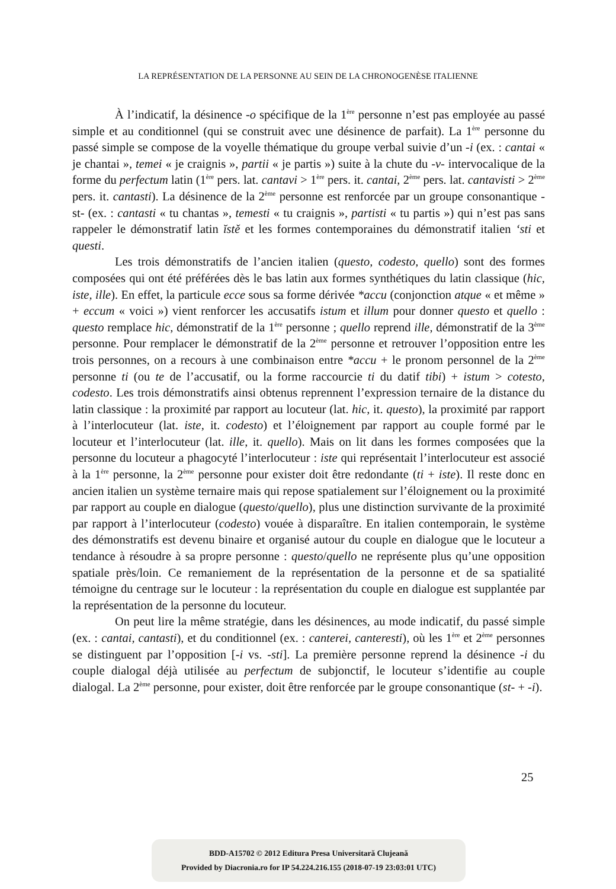LA REPRÉSENTATION DE LA PERSONNE AU SEIN DE LA CHRONOGENÈSE ITALIENNE
À l’indicatif, la désinence -o spécifique de la 1<sup>ère</sup> personne n’est pas employée au passé simple et au conditionnel (qui se construit avec une désinence de parfait). La 1<sup>ère</sup> personne du passé simple se compose de la voyelle thématique du groupe verbal suivie d’un -i (ex. : cantai « je chantai », temei « je craignis », partii « je partis ») suite à la chute du -v- intervocalique de la forme du perfectum latin (1<sup>ère</sup> pers. lat. cantavi > 1<sup>ère</sup> pers. it. cantai, 2<sup>ème</sup> pers. lat. cantavisti > 2<sup>ème</sup> pers. it. cantasti). La désinence de la 2<sup>ème</sup> personne est renforcée par un groupe consonantique -st- (ex. : cantasti « tu chantas », temesti « tu craignis », partisti « tu partis ») qui n’est pas sans rappeler le démonstratif latin ĭstě et les formes contemporaines du démonstratif italien ‘sti et questi.
Les trois démonstratifs de l’ancien italien (questo, codesto, quello) sont des formes composées qui ont été préférées dès le bas latin aux formes synthétiques du latin classique (hic, iste, ille). En effet, la particule ecce sous sa forme dérivée *accu (conjonction atque « et même » + eccum « voici ») vient renforcer les accusatifs istum et illum pour donner questo et quello : questo remplace hic, démonstratif de la 1<sup>ère</sup> personne ; quello reprend ille, démonstratif de la 3<sup>ème</sup> personne. Pour remplacer le démonstratif de la 2<sup>ème</sup> personne et retrouver l’opposition entre les trois personnes, on a recours à une combinaison entre *accu + le pronom personnel de la 2<sup>ème</sup> personne ti (ou te de l’accusatif, ou la forme raccourcie ti du datif tibi) + istum > cotesto, codesto. Les trois démonstratifs ainsi obtenus reprennent l’expression ternaire de la distance du latin classique : la proximité par rapport au locuteur (lat. hic, it. questo), la proximité par rapport à l’interlocuteur (lat. iste, it. codesto) et l’éloignement par rapport au couple formé par le locuteur et l’interlocuteur (lat. ille, it. quello). Mais on lit dans les formes composées que la personne du locuteur a phagocyté l’interlocuteur : iste qui représentait l’interlocuteur est associé à la 1<sup>ère</sup> personne, la 2<sup>ème</sup> personne pour exister doit être redondante (ti + iste). Il reste donc en ancien italien un système ternaire mais qui repose spatialement sur l’éloignement ou la proximité par rapport au couple en dialogue (questo/quello), plus une distinction survivante de la proximité par rapport à l’interlocuteur (codesto) vouée à disparaître. En italien contemporain, le système des démonstratifs est devenu binaire et organisé autour du couple en dialogue que le locuteur a tendance à résoudre à sa propre personne : questo/quello ne représente plus qu’une opposition spatiale près/loin. Ce remaniement de la représentation de la personne et de sa spatialité témoigne du centrage sur le locuteur : la représentation du couple en dialogue est supplantée par la représentation de la personne du locuteur.
On peut lire la même stratégie, dans les désinences, au mode indicatif, du passé simple (ex. : cantai, cantasti), et du conditionnel (ex. : canterei, canteresti), où les 1<sup>ère</sup> et 2<sup>ème</sup> personnes se distinguent par l’opposition [-i vs. -sti]. La première personne reprend la désinence -i du couple dialogal déjà utilisée au perfectum de subjonctif, le locuteur s’identifie au couple dialogal. La 2<sup>ème</sup> personne, pour exister, doit être renforcée par le groupe consonantique (st- + -i).
25
BDD-A15702 © 2012 Editura Presa Universitară Clujeană
Provided by Diacronia.ro for IP 54.224.216.155 (2018-07-19 23:03:01 UTC)